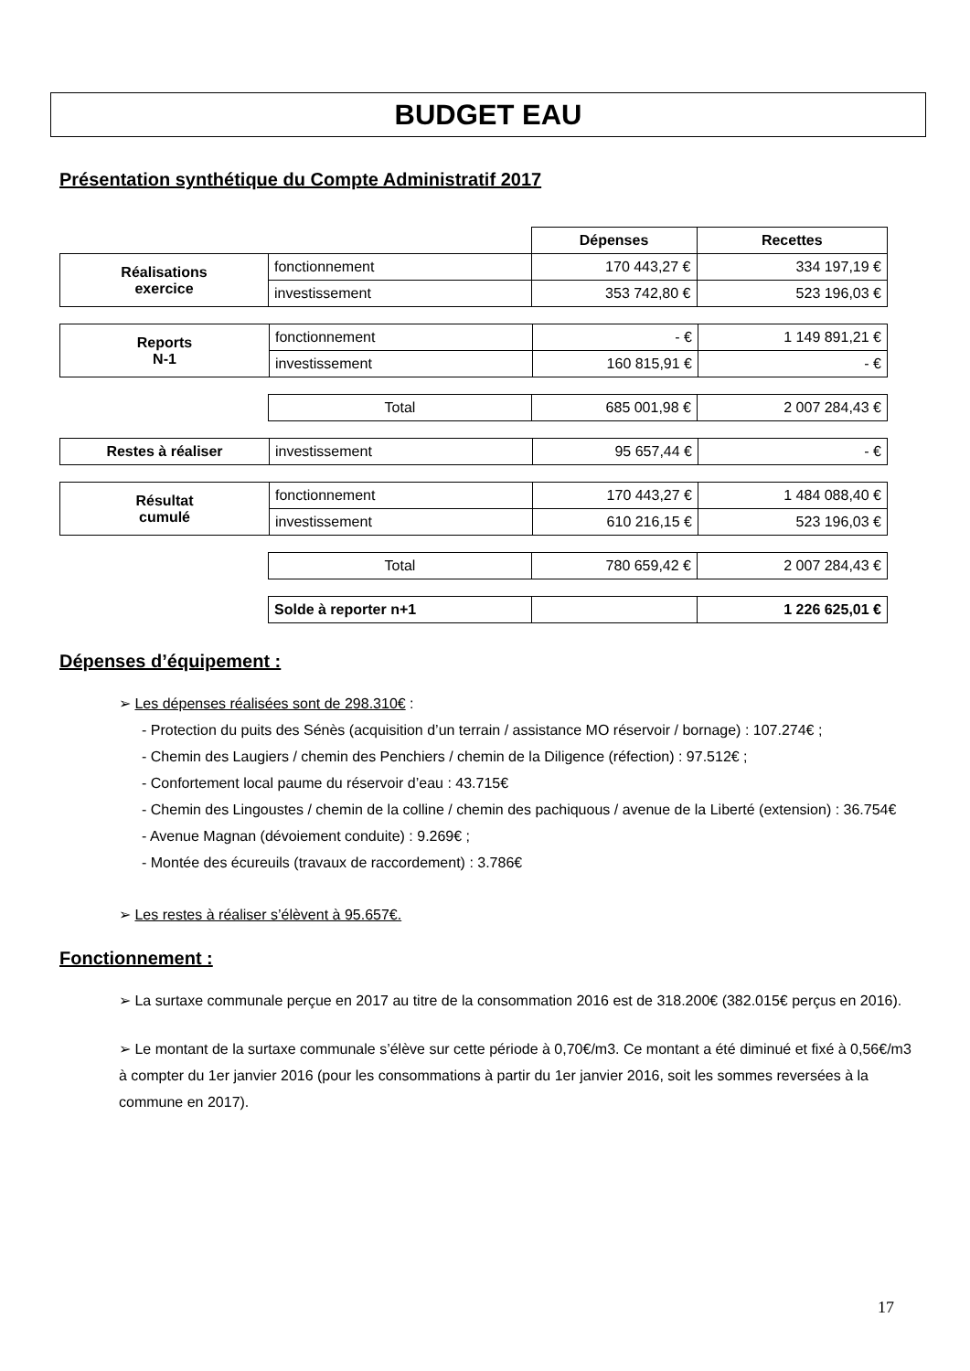BUDGET EAU
Présentation synthétique du Compte Administratif 2017
| | | Dépenses | Recettes |
| Réalisations exercice | fonctionnement | 170 443,27 € | 334 197,19 € |
| | investissement | 353 742,80 € | 523 196,03 € |
| Reports N-1 | fonctionnement | - € | 1 149 891,21 € |
| | investissement | 160 815,91 € | - € |
| | Total | 685 001,98 € | 2 007 284,43 € |
| Restes à réaliser | investissement | 95 657,44 € | - € |
| Résultat cumulé | fonctionnement | 170 443,27 € | 1 484 088,40 € |
| | investissement | 610 216,15 € | 523 196,03 € |
| | Total | 780 659,42 € | 2 007 284,43 € |
| | Solde à reporter n+1 | | 1 226 625,01 € |
Dépenses d’équipement :
➢ Les dépenses réalisées sont de 298.310€ :
- Protection du puits des Sénès (acquisition d’un terrain / assistance MO réservoir / bornage) : 107.274€ ;
- Chemin des Laugiers / chemin des Penchiers / chemin de la Diligence (réfection) : 97.512€ ;
- Confortement local paume du réservoir d’eau : 43.715€
- Chemin des Lingoustes / chemin de la colline / chemin des pachiquous / avenue de la Liberté (extension) : 36.754€
- Avenue Magnan (dévoiement conduite) : 9.269€ ;
- Montée des écureuils (travaux de raccordement) : 3.786€
➢ Les restes à réaliser s’élèvent à 95.657€.
Fonctionnement :
➢ La surtaxe communale perçue en 2017 au titre de la consommation 2016 est de 318.200€ (382.015€ perçus en 2016).
➢ Le montant de la surtaxe communale s’élève sur cette période à 0,70€/m3. Ce montant a été diminué et fixé à 0,56€/m3 à compter du 1er janvier 2016 (pour les consommations à partir du 1er janvier 2016, soit les sommes reversées à la commune en 2017).
17